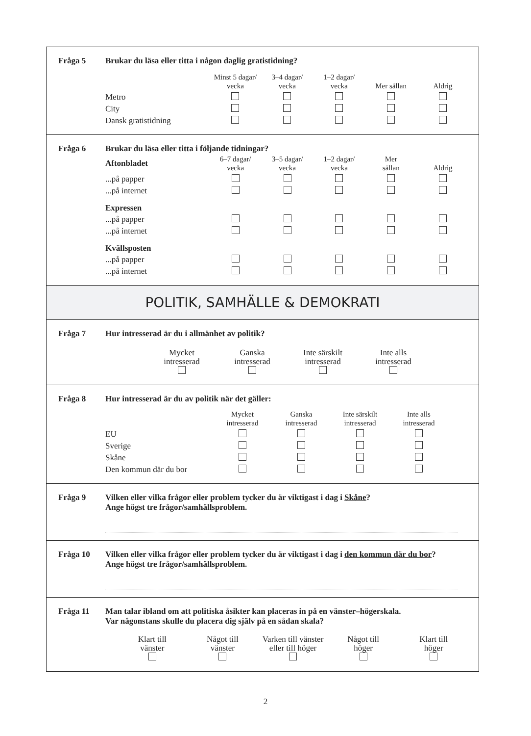Fråga 5 Brukar du läsa eller titta i någon daglig gratistidning?
| | Minst 5 dagar/ vecka | 3–4 dagar/ vecka | 1–2 dagar/ vecka | Mer sällan | Aldrig |
| --- | --- | --- | --- | --- | --- |
| Metro | | | | | |
| City | | | | | |
| Dansk gratistidning | | | | | |
Fråga 6 Brukar du läsa eller titta i följande tidningar?
| Aftonbladet | 6–7 dagar/ vecka | 3–5 dagar/ vecka | 1–2 dagar/ vecka | Mer sällan | Aldrig |
| --- | --- | --- | --- | --- | --- |
| ...på papper | | | | | |
| ...på internet | | | | | |
| Expressen | | | | | |
| ...på papper | | | | | |
| ...på internet | | | | | |
| Kvällsposten | | | | | |
| ...på papper | | | | | |
| ...på internet | | | | | |
POLITIK, SAMHÄLLE & DEMOKRATI
Fråga 7 Hur intresserad är du i allmänhet av politik?
| Mycket intresserad | Ganska intresserad | Inte särskilt intresserad | Inte alls intresserad |
Fråga 8 Hur intresserad är du av politik när det gäller:
| | Mycket intresserad | Ganska intresserad | Inte särskilt intresserad | Inte alls intresserad |
| --- | --- | --- | --- | --- |
| EU | | | | |
| Sverige | | | | |
| Skåne | | | | |
| Den kommun där du bor | | | | |
Fråga 9 Vilken eller vilka frågor eller problem tycker du är viktigast i dag i Skåne?
Ange högst tre frågor/samhällsproblem.
Fråga 10 Vilken eller vilka frågor eller problem tycker du är viktigast i dag i den kommun där du bor?
Ange högst tre frågor/samhällsproblem.
Fråga 11 Man talar ibland om att politiska åsikter kan placeras in på en vänster–högerskala.
Var någonstans skulle du placera dig själv på en sådan skala?
| Klart till vänster | Något till vänster | Varken till vänster eller till höger | Något till höger | Klart till höger |
2